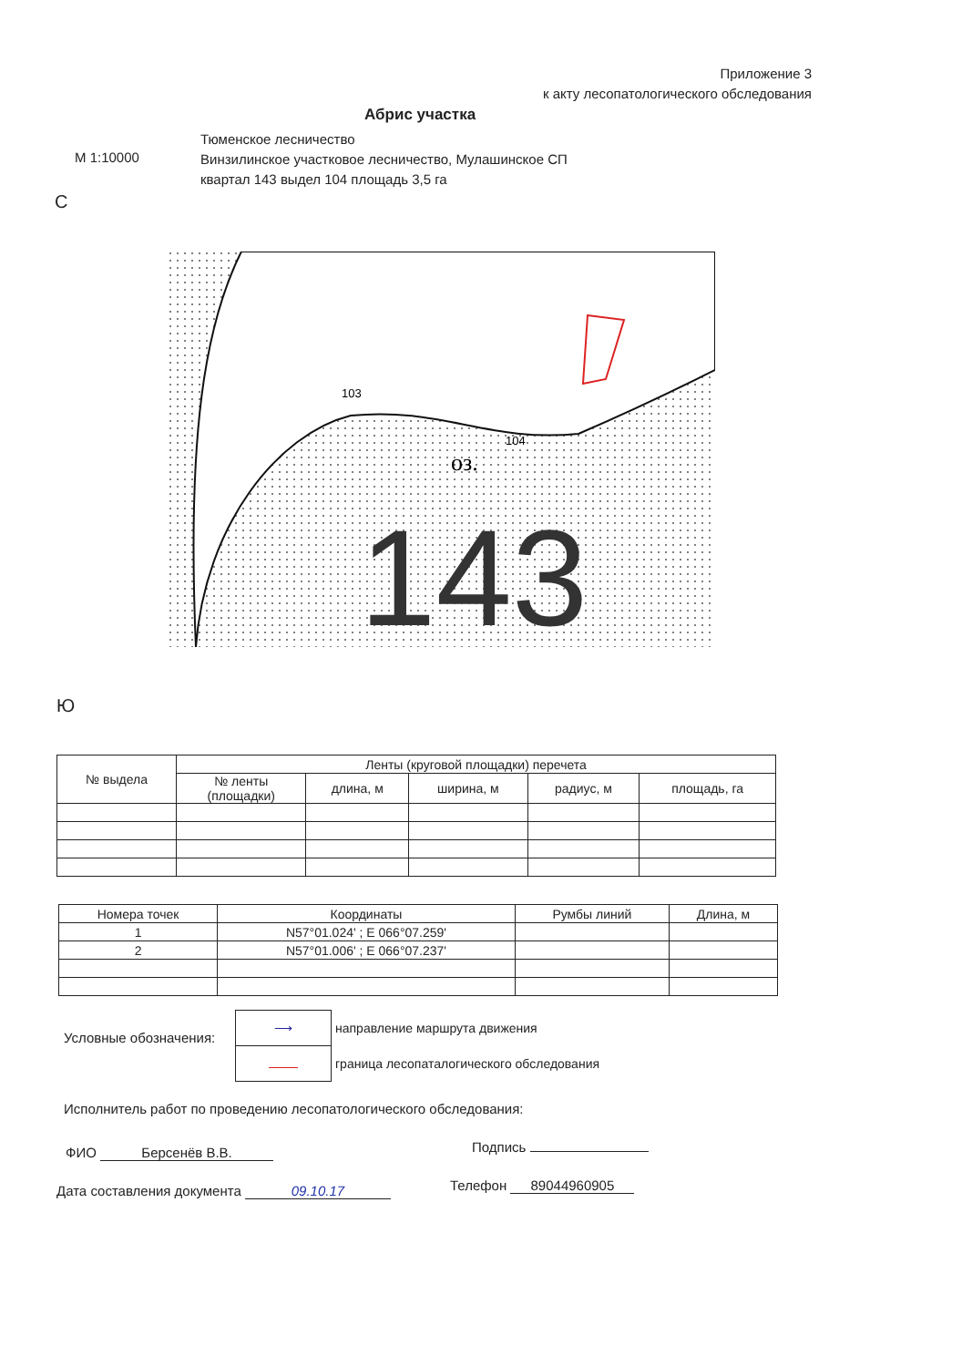Приложение 3
к акту лесопатологического обследования
Абрис участка
М 1:10000
Тюменское лесничество
Винзилинское участковое лесничество, Мулашинское СП
квартал 143 выдел 104 площадь 3,5 га
С
оз.
104
103
143
Ю
| № выдела | Ленты (круговой площадки) перечета | | | | |
| --- | --- | --- | --- | --- | --- |
| | № ленты (площадки) | длина, м | ширина, м | радиус, м | площадь, га |
| Номера точек | Координаты | Румбы линий | Длина, м |
| --- | --- | --- | --- |
| 1 | N57°01.024' ; E 066°07.259' | | |
| 2 | N57°01.006' ; E 066°07.237' | | |
Условные обозначения:
| ⟶ | направление маршрута движения |
| | граница лесопаталогического обследования |
Исполнитель работ по проведению лесопатологического обследования:
ФИО Берсенёв В.В. Подпись
Дата составления документа 09.10.17
Телефон 89044960905